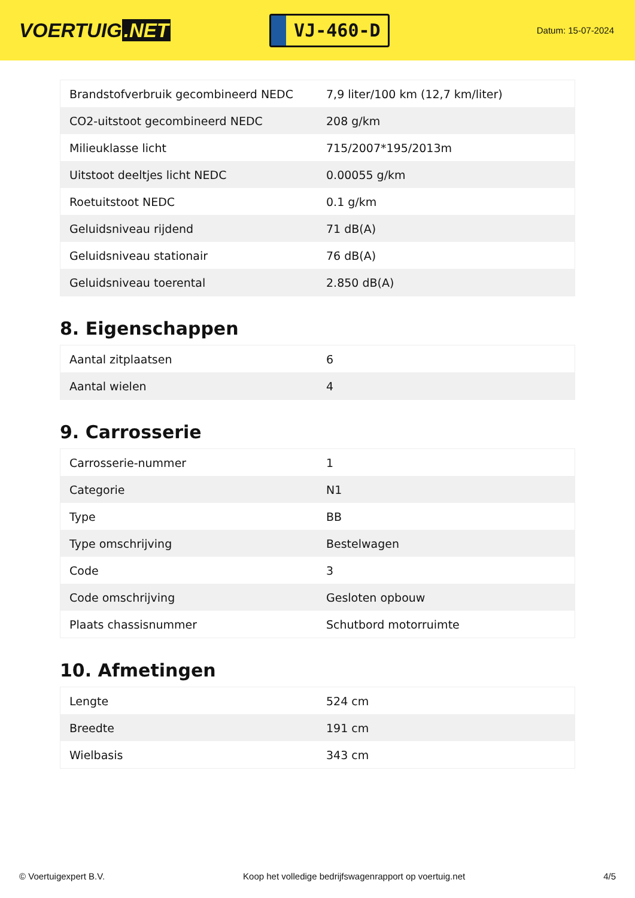VOERTUIG.NET
VJ-460-D
Datum: 15-07-2024
| Brandstofverbruik gecombineerd NEDC | 7,9 liter/100 km (12,7 km/liter) |
| CO2-uitstoot gecombineerd NEDC | 208 g/km |
| Milieuklasse licht | 715/2007*195/2013m |
| Uitstoot deeltjes licht NEDC | 0.00055 g/km |
| Roetuitstoot NEDC | 0.1 g/km |
| Geluidsniveau rijdend | 71 dB(A) |
| Geluidsniveau stationair | 76 dB(A) |
| Geluidsniveau toerental | 2.850 dB(A) |
8. Eigenschappen
| Aantal zitplaatsen | 6 |
| Aantal wielen | 4 |
9. Carrosserie
| Carrosserie-nummer | 1 |
| Categorie | N1 |
| Type | BB |
| Type omschrijving | Bestelwagen |
| Code | 3 |
| Code omschrijving | Gesloten opbouw |
| Plaats chassisnummer | Schutbord motorruimte |
10. Afmetingen
| Lengte | 524 cm |
| Breedte | 191 cm |
| Wielbasis | 343 cm |
© Voertuigexpert B.V. Koop het volledige bedrijfswagenrapport op voertuig.net 4/5